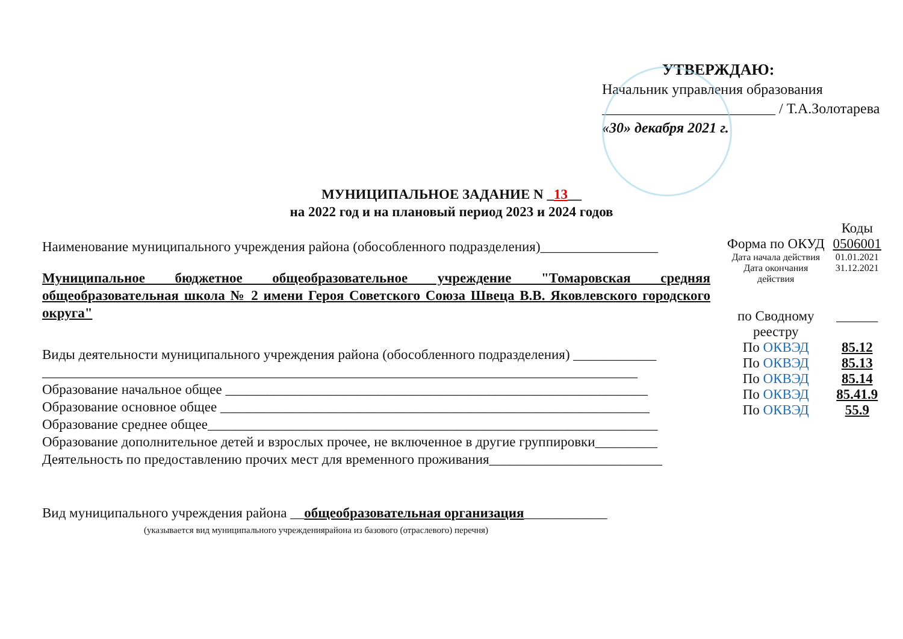УТВЕРЖДАЮ:
Начальник управления образования
________________________ / Т.А.Золотарева
«30» декабря 2021 г.
МУНИЦИПАЛЬНОЕ ЗАДАНИЕ N _13__
на 2022 год и на плановый период 2023 и 2024 годов
Наименование муниципального учреждения района (обособленного подразделения)_________________
Муниципальное бюджетное общеобразовательное учреждение "Томаровская средняя общеобразовательная школа № 2 имени Героя Советского Союза Швеца В.В. Яковлевского городского округа"
Виды деятельности муниципального учреждения района (обособленного подразделения) ____________
______________________________________________________________________________________
Образование начальное общее _____________________________________________________________
Образование основное общее ______________________________________________________________
Образование среднее общее_________________________________________________________________
Образование дополнительное детей и взрослых прочее, не включенное в другие группировки_________
Деятельность по предоставлению прочих мест для временного проживания_________________________
Вид муниципального учреждения района __общеобразовательная организация____________
(указывается вид муниципального учреждениярайона из базового (отраслевого) перечня)
| | Коды |
| Форма по ОКУД | 0506001 |
| Дата начала действия | 01.01.2021 |
| Дата окончания действия | 31.12.2021 |
| по Сводному реестру | ______ |
| По ОКВЭД | 85.12 |
| По ОКВЭД | 85.13 |
| По ОКВЭД | 85.14 |
| По ОКВЭД | 85.41.9 |
| По ОКВЭД | 55.9 |